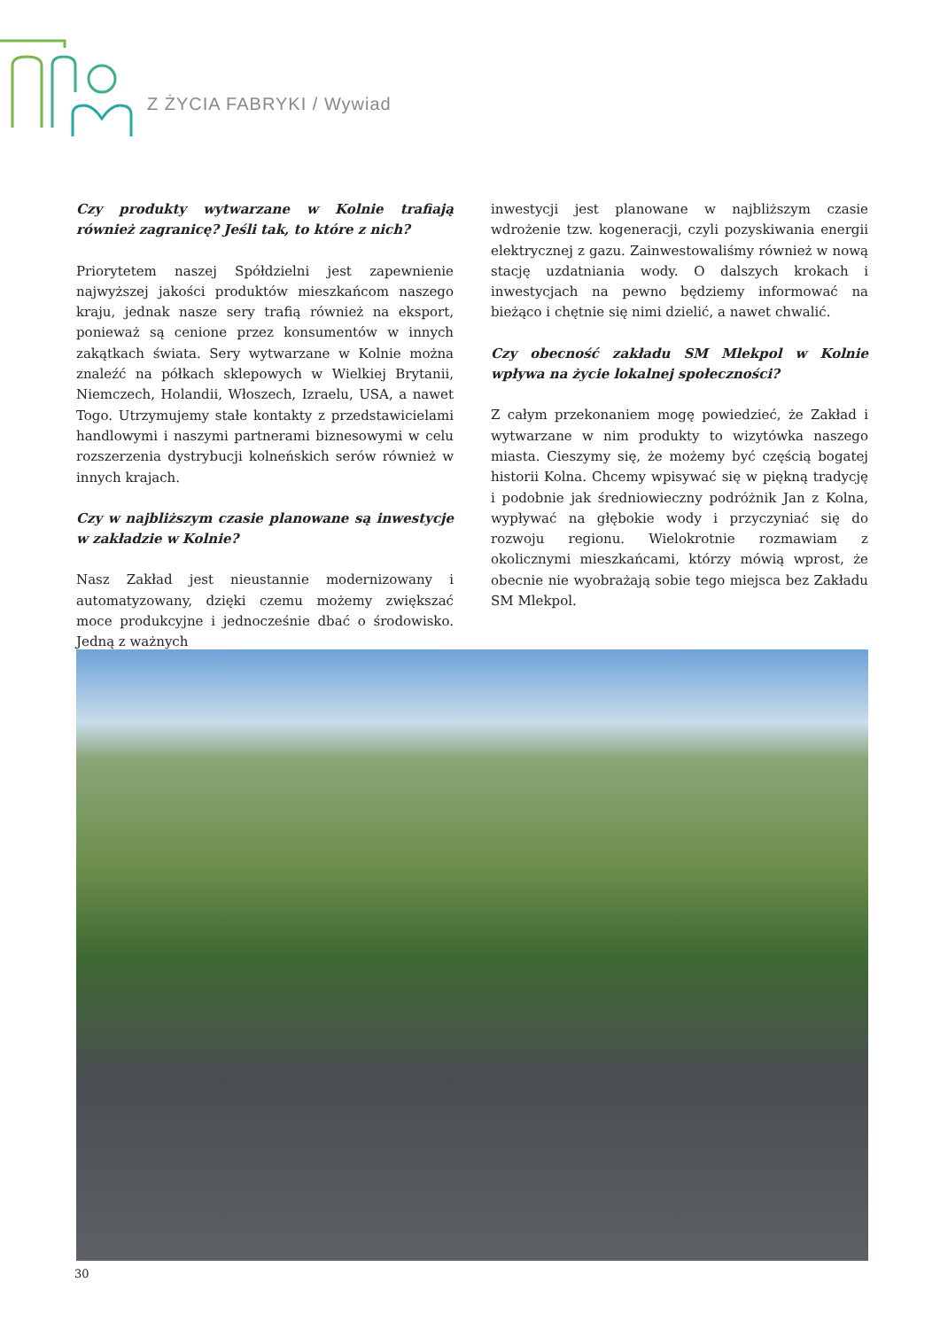Z ŻYCIA FABRYKI / Wywiad
Czy produkty wytwarzane w Kolnie trafiają również zagranicę? Jeśli tak, to które z nich?
Priorytetem naszej Spółdzielni jest zapewnienie najwyższej jakości produktów mieszkańcom naszego kraju, jednak nasze sery trafią również na eksport, ponieważ są cenione przez konsumentów w innych zakątkach świata. Sery wytwarzane w Kolnie można znaleźć na półkach sklepowych w Wielkiej Brytanii, Niemczech, Holandii, Włoszech, Izraelu, USA, a nawet Togo. Utrzymujemy stałe kontakty z przedstawicielami handlowymi i naszymi partnerami biznesowymi w celu rozszerzenia dystrybucji kolneńskich serów również w innych krajach.
Czy w najbliższym czasie planowane są inwestycje w zakładzie w Kolnie?
Nasz Zakład jest nieustannie modernizowany i automatyzowany, dzięki czemu możemy zwiększać moce produkcyjne i jednocześnie dbać o środowisko. Jedną z ważnych
inwestycji jest planowane w najbliższym czasie wdrożenie tzw. kogeneracji, czyli pozyskiwania energii elektrycznej z gazu. Zainwestowaliśmy również w nową stację uzdatniania wody. O dalszych krokach i inwestycjach na pewno będziemy informować na bieżąco i chętnie się nimi dzielić, a nawet chwalić.
Czy obecność zakładu SM Mlekpol w Kolnie wpływa na życie lokalnej społeczności?
Z całym przekonaniem mogę powiedzieć, że Zakład i wytwarzane w nim produkty to wizytówka naszego miasta. Cieszymy się, że możemy być częścią bogatej historii Kolna. Chcemy wpisywać się w piękną tradycję i podobnie jak średniowieczny podróżnik Jan z Kolna, wypływać na głębokie wody i przyczyniać się do rozwoju regionu. Wielokrotnie rozmawiam z okolicznymi mieszkańcami, którzy mówią wprost, że obecnie nie wyobrażają sobie tego miejsca bez Zakładu SM Mlekpol.
30